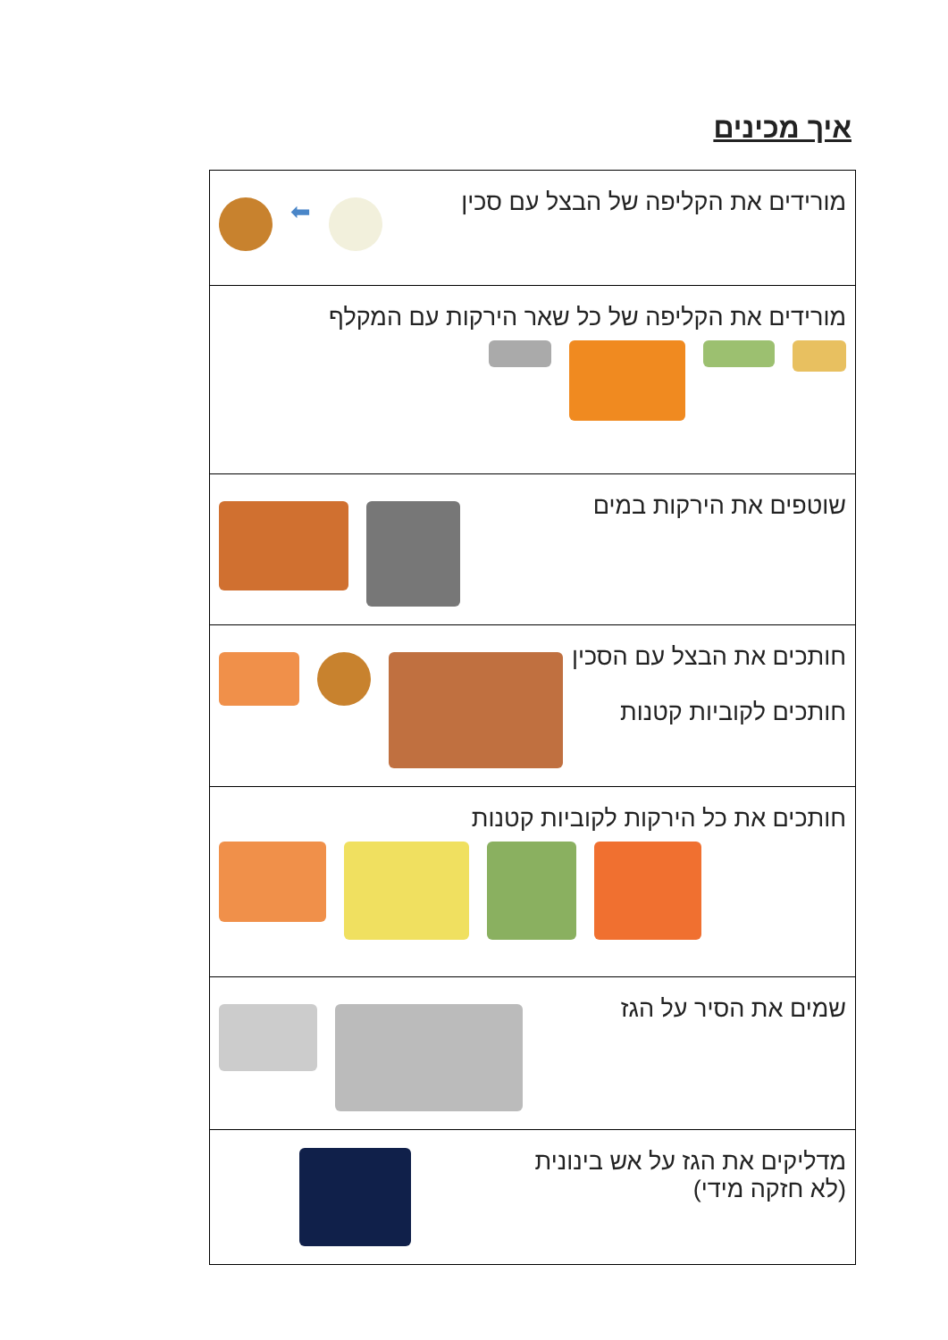איך מכינים
| מורידים את הקליפה של הבצל עם סכין ⬅ |
| מורידים את הקליפה של כל שאר הירקות עם המקלף |
| שוטפים את הירקות במים |
| חותכים את הבצל עם הסכין חותכים לקוביות קטנות |
| חותכים את כל הירקות לקוביות קטנות |
| שמים את הסיר על הגז |
| מדליקים את הגז על אש בינונית (לא חזקה מידי) |